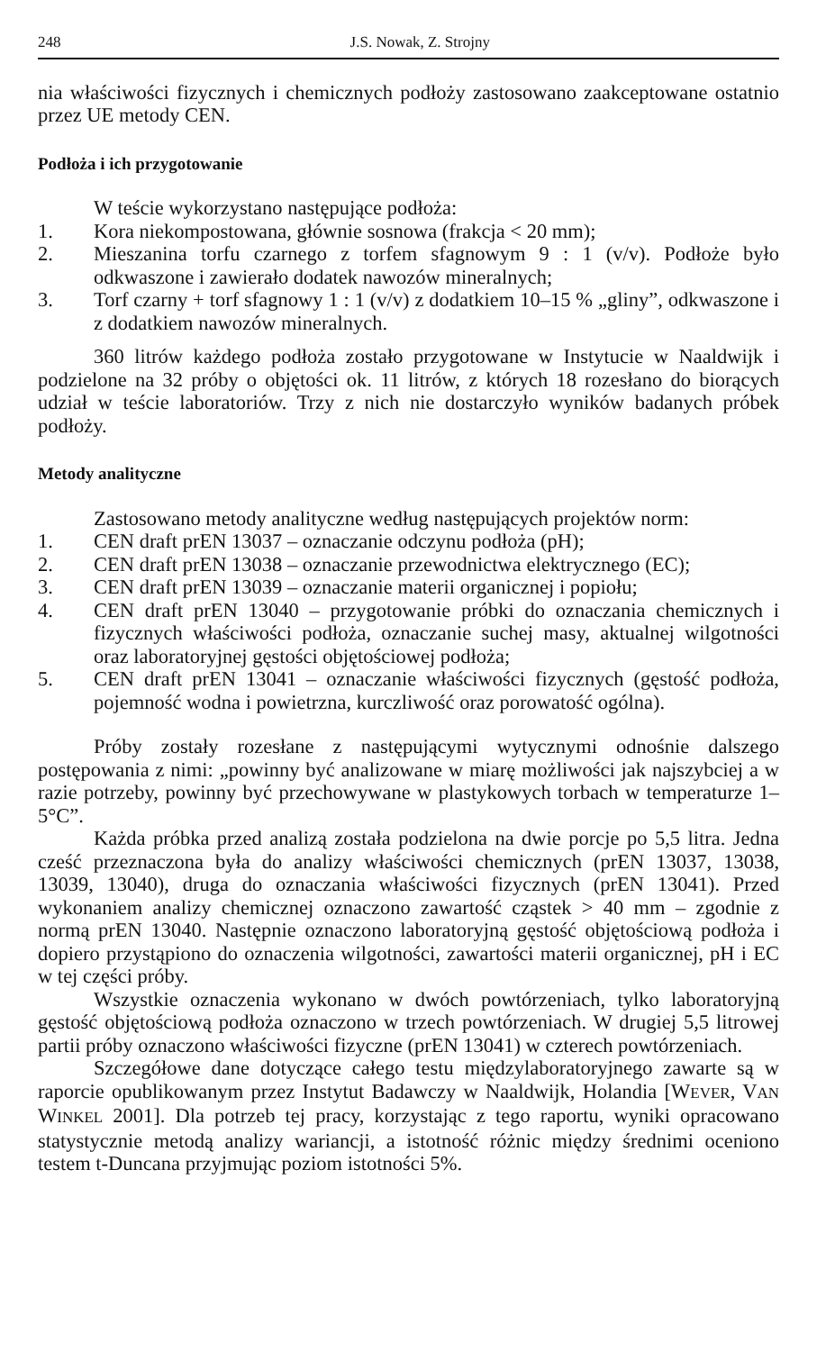248 J.S. Nowak, Z. Strojny
nia właściwości fizycznych i chemicznych podłoży zastosowano zaakceptowane ostatnio przez UE metody CEN.
Podłoża i ich przygotowanie
W teście wykorzystano następujące podłoża:
1. Kora niekompostowana, głównie sosnowa (frakcja < 20 mm);
2. Mieszanina torfu czarnego z torfem sfagnowym 9 : 1 (v/v). Podłoże było odkwaszone i zawierało dodatek nawozów mineralnych;
3. Torf czarny + torf sfagnowy 1 : 1 (v/v) z dodatkiem 10–15 % „gliny”, odkwaszone i z dodatkiem nawozów mineralnych.
360 litrów każdego podłoża zostało przygotowane w Instytucie w Naaldwijk i podzielone na 32 próby o objętości ok. 11 litrów, z których 18 rozesłano do biorących udział w teście laboratoriów. Trzy z nich nie dostarczyło wyników badanych próbek podłoży.
Metody analityczne
Zastosowano metody analityczne według następujących projektów norm:
1. CEN draft prEN 13037 – oznaczanie odczynu podłoża (pH);
2. CEN draft prEN 13038 – oznaczanie przewodnictwa elektrycznego (EC);
3. CEN draft prEN 13039 – oznaczanie materii organicznej i popiołu;
4. CEN draft prEN 13040 – przygotowanie próbki do oznaczania chemicznych i fizycznych właściwości podłoża, oznaczanie suchej masy, aktualnej wilgotności oraz laboratoryjnej gęstości objętościowej podłoża;
5. CEN draft prEN 13041 – oznaczanie właściwości fizycznych (gęstość podłoża, pojemność wodna i powietrzna, kurczliwość oraz porowatość ogólna).
Próby zostały rozesłane z następującymi wytycznymi odnośnie dalszego postępowania z nimi: „powinny być analizowane w miarę możliwości jak najszybciej a w razie potrzeby, powinny być przechowywane w plastykowych torbach w temperaturze 1–5°C”.
Każda próbka przed analizą została podzielona na dwie porcje po 5,5 litra. Jedna cześć przeznaczona była do analizy właściwości chemicznych (prEN 13037, 13038, 13039, 13040), druga do oznaczania właściwości fizycznych (prEN 13041). Przed wykonaniem analizy chemicznej oznaczono zawartość cząstek > 40 mm – zgodnie z normą prEN 13040. Następnie oznaczono laboratoryjną gęstość objętościową podłoża i dopiero przystąpiono do oznaczenia wilgotności, zawartości materii organicznej, pH i EC w tej części próby.
Wszystkie oznaczenia wykonano w dwóch powtórzeniach, tylko laboratoryjną gęstość objętościową podłoża oznaczono w trzech powtórzeniach. W drugiej 5,5 litrowej partii próby oznaczono właściwości fizyczne (prEN 13041) w czterech powtórzeniach.
Szczegółowe dane dotyczące całego testu międzylaboratoryjnego zawarte są w raporcie opublikowanym przez Instytut Badawczy w Naaldwijk, Holandia [WEVER, VAN WINKEL 2001]. Dla potrzeb tej pracy, korzystając z tego raportu, wyniki opracowano statystycznie metodą analizy wariancji, a istotność różnic między średnimi oceniono testem t-Duncana przyjmując poziom istotności 5%.